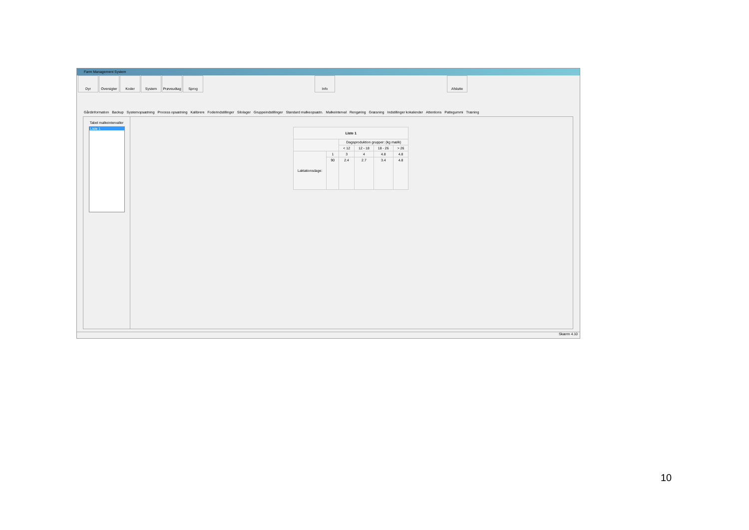Farm Management System
Dyr Oversigter
Koder System Prøveudtag
Sprog Info Afslutte
Gårdinformation Backup Systemopsætning Process opsætning Kalibrere Foderindstillinger Silolager Gruppeindstillinger Standard malkeopsætn. Malkeinterval Rengøring Græsning Indstillinger kokalender Attentions Pattegummi Træning
Tabel malkeintervaller
Liste 1
| Liste 1 | | | | | |
| --- | --- | --- | --- | --- | --- |
| | | Dagsproduktion grupper: (kg mælk) | | | |
| | | < 12 | 12 - 18 | 18 - 26 | > 26 |
| Laktationsdage: | 1 | 3 | 4 | 4.8 | 4.8 |
| | 90 | 2.4 | 2.7 | 3.4 | 4.8 |
Skærm 4.10
10